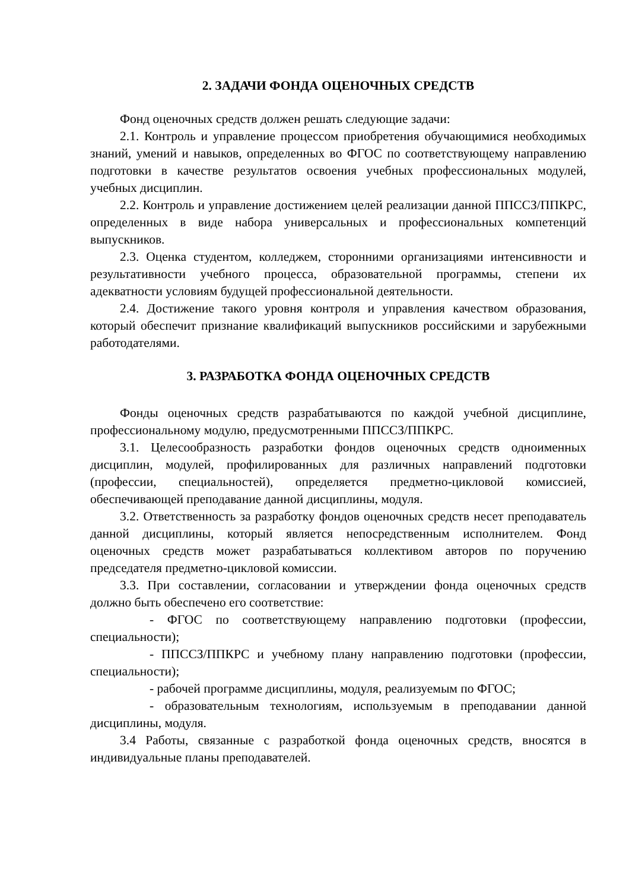2. ЗАДАЧИ ФОНДА ОЦЕНОЧНЫХ СРЕДСТВ
Фонд оценочных средств должен решать следующие задачи:
2.1. Контроль и управление процессом приобретения обучающимися необходимых знаний, умений и навыков, определенных во ФГОС по соответствующему направлению подготовки в качестве результатов освоения учебных профессиональных модулей, учебных дисциплин.
2.2. Контроль и управление достижением целей реализации данной ППССЗ/ППКРС, определенных в виде набора универсальных и профессиональных компетенций выпускников.
2.3. Оценка студентом, колледжем, сторонними организациями интенсивности и результативности учебного процесса, образовательной программы, степени их адекватности условиям будущей профессиональной деятельности.
2.4. Достижение такого уровня контроля и управления качеством образования, который обеспечит признание квалификаций выпускников российскими и зарубежными работодателями.
3. РАЗРАБОТКА ФОНДА ОЦЕНОЧНЫХ СРЕДСТВ
Фонды оценочных средств разрабатываются по каждой учебной дисциплине, профессиональному модулю, предусмотренными ППССЗ/ППКРС.
3.1. Целесообразность разработки фондов оценочных средств одноименных дисциплин, модулей, профилированных для различных направлений подготовки (профессии, специальностей), определяется предметно-цикловой комиссией, обеспечивающей преподавание данной дисциплины, модуля.
3.2. Ответственность за разработку фондов оценочных средств несет преподаватель данной дисциплины, который является непосредственным исполнителем. Фонд оценочных средств может разрабатываться коллективом авторов по поручению председателя предметно-цикловой комиссии.
3.3. При составлении, согласовании и утверждении фонда оценочных средств должно быть обеспечено его соответствие:
- ФГОС по соответствующему направлению подготовки (профессии, специальности);
- ППССЗ/ППКРС и учебному плану направлению подготовки (профессии, специальности);
- рабочей программе дисциплины, модуля, реализуемым по ФГОС;
- образовательным технологиям, используемым в преподавании данной дисциплины, модуля.
3.4 Работы, связанные с разработкой фонда оценочных средств, вносятся в индивидуальные планы преподавателей.